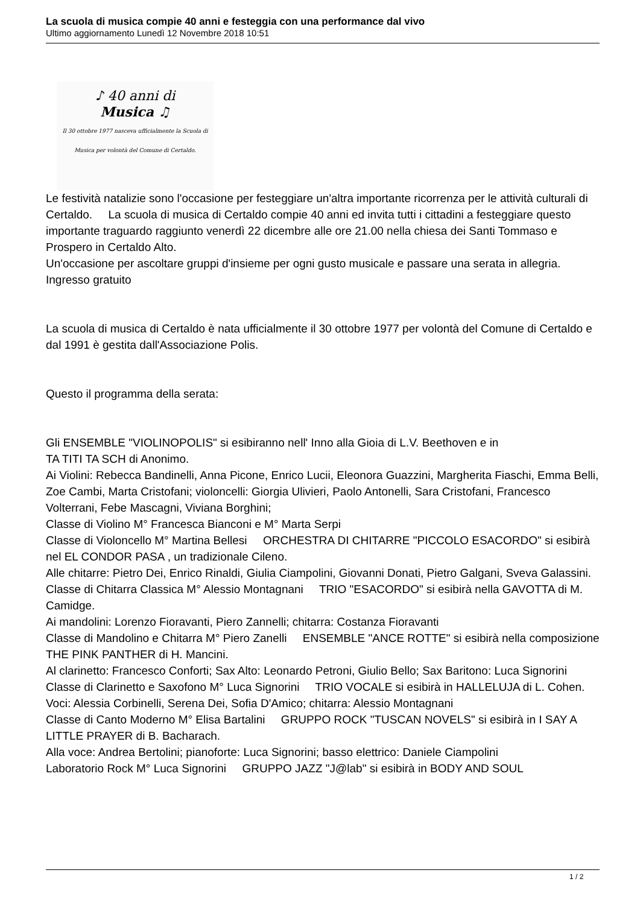La scuola di musica compie 40 anni e festeggia con una performance dal vivo
Ultimo aggiornamento Lunedì 12 Novembre 2018 10:51
♪ 40 anni di
Musica ♫
Il 30 ottobre 1977 nasceva ufficialmente la Scuola di Musica per volontà del Comune di Certaldo.
Le festività natalizie sono l'occasione per festeggiare un'altra importante ricorrenza per le attività culturali di Certaldo. La scuola di musica di Certaldo compie 40 anni ed invita tutti i cittadini a festeggiare questo importante traguardo raggiunto venerdì 22 dicembre alle ore 21.00 nella chiesa dei Santi Tommaso e Prospero in Certaldo Alto.
Un'occasione per ascoltare gruppi d'insieme per ogni gusto musicale e passare una serata in allegria. Ingresso gratuito
La scuola di musica di Certaldo è nata ufficialmente il 30 ottobre 1977 per volontà del Comune di Certaldo e dal 1991 è gestita dall'Associazione Polis.
Questo il programma della serata:
Gli ENSEMBLE "VIOLINOPOLIS" si esibiranno nell' Inno alla Gioia di L.V. Beethoven e in
TA TITI TA SCH di Anonimo.
Ai Violini: Rebecca Bandinelli, Anna Picone, Enrico Lucii, Eleonora Guazzini, Margherita Fiaschi, Emma Belli, Zoe Cambi, Marta Cristofani; violoncelli: Giorgia Ulivieri, Paolo Antonelli, Sara Cristofani, Francesco Volterrani, Febe Mascagni, Viviana Borghini;
Classe di Violino M° Francesca Bianconi e M° Marta Serpi
Classe di Violoncello M° Martina Bellesi ORCHESTRA DI CHITARRE "PICCOLO ESACORDO" si esibirà nel EL CONDOR PASA , un tradizionale Cileno.
Alle chitarre: Pietro Dei, Enrico Rinaldi, Giulia Ciampolini, Giovanni Donati, Pietro Galgani, Sveva Galassini.
Classe di Chitarra Classica M° Alessio Montagnani TRIO "ESACORDO" si esibirà nella GAVOTTA di M. Camidge.
Ai mandolini: Lorenzo Fioravanti, Piero Zannelli; chitarra: Costanza Fioravanti
Classe di Mandolino e Chitarra M° Piero Zanelli ENSEMBLE "ANCE ROTTE" si esibirà nella composizione THE PINK PANTHER di H. Mancini.
Al clarinetto: Francesco Conforti; Sax Alto: Leonardo Petroni, Giulio Bello; Sax Baritono: Luca Signorini
Classe di Clarinetto e Saxofono M° Luca Signorini TRIO VOCALE si esibirà in HALLELUJA di L. Cohen.
Voci: Alessia Corbinelli, Serena Dei, Sofia D'Amico; chitarra: Alessio Montagnani
Classe di Canto Moderno M° Elisa Bartalini GRUPPO ROCK "TUSCAN NOVELS" si esibirà in I SAY A LITTLE PRAYER di B. Bacharach.
Alla voce: Andrea Bertolini; pianoforte: Luca Signorini; basso elettrico: Daniele Ciampolini
Laboratorio Rock M° Luca Signorini GRUPPO JAZZ "J@lab" si esibirà in BODY AND SOUL
1 / 2